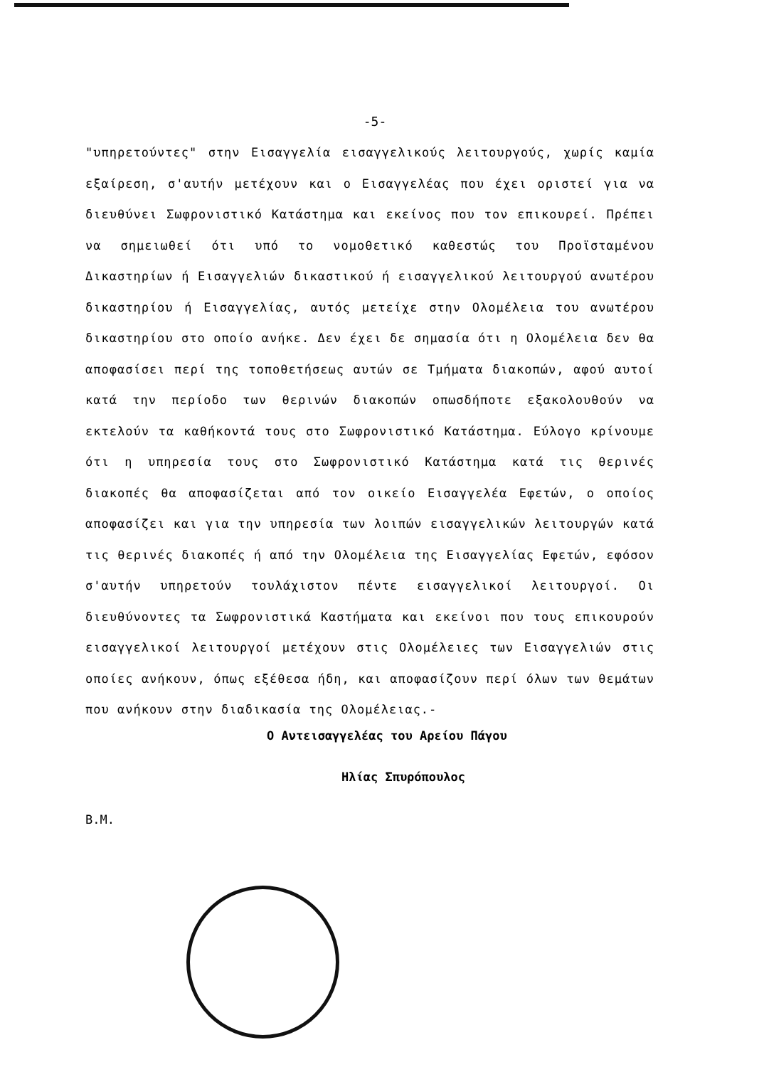-5-
"υπηρετούντες" στην Εισαγγελία εισαγγελικούς λειτουργούς, χωρίς καμία εξαίρεση, σ'αυτήν μετέχουν και ο Εισαγγελέας που έχει οριστεί για να διευθύνει Σωφρονιστικό Κατάστημα και εκείνος που τον επικουρεί. Πρέπει να σημειωθεί ότι υπό το νομοθετικό καθεστώς του Προϊσταμένου Δικαστηρίων ή Εισαγγελιών δικαστικού ή εισαγγελικού λειτουργού ανωτέρου δικαστηρίου ή Εισαγγελίας, αυτός μετείχε στην Ολομέλεια του ανωτέρου δικαστηρίου στο οποίο ανήκε. Δεν έχει δε σημασία ότι η Ολομέλεια δεν θα αποφασίσει περί της τοποθετήσεως αυτών σε Τμήματα διακοπών, αφού αυτοί κατά την περίοδο των θερινών διακοπών οπωσδήποτε εξακολουθούν να εκτελούν τα καθήκοντά τους στο Σωφρονιστικό Κατάστημα. Εύλογο κρίνουμε ότι η υπηρεσία τους στο Σωφρονιστικό Κατάστημα κατά τις θερινές διακοπές θα αποφασίζεται από τον οικείο Εισαγγελέα Εφετών, ο οποίος αποφασίζει και για την υπηρεσία των λοιπών εισαγγελικών λειτουργών κατά τις θερινές διακοπές ή από την Ολομέλεια της Εισαγγελίας Εφετών, εφόσον σ'αυτήν υπηρετούν τουλάχιστον πέντε εισαγγελικοί λειτουργοί. Οι διευθύνοντες τα Σωφρονιστικά Καστήματα και εκείνοι που τους επικουρούν εισαγγελικοί λειτουργοί μετέχουν στις Ολομέλειες των Εισαγγελιών στις οποίες ανήκουν, όπως εξέθεσα ήδη, και αποφασίζουν περί όλων των θεμάτων που ανήκουν στην διαδικασία της Ολομέλειας.-
Ο Αντεισαγγελέας του Αρείου Πάγου
Ηλίας Σπυρόπουλος
Β.Μ.